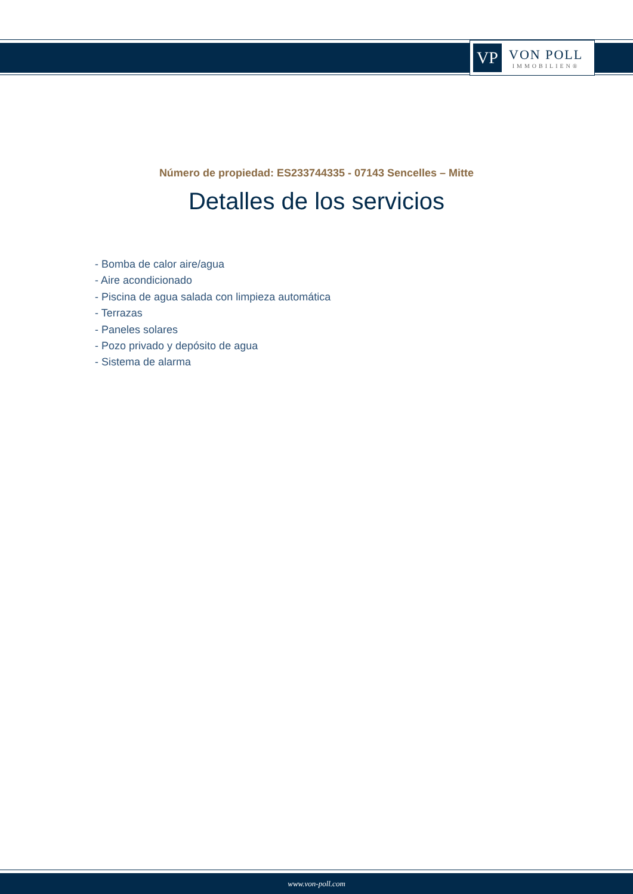VP
VON POLL
IMMOBILIEN®
Número de propiedad: ES233744335 - 07143 Sencelles – Mitte
Detalles de los servicios
- Bomba de calor aire/agua
- Aire acondicionado
- Piscina de agua salada con limpieza automática
- Terrazas
- Paneles solares
- Pozo privado y depósito de agua
- Sistema de alarma
www.von-poll.com